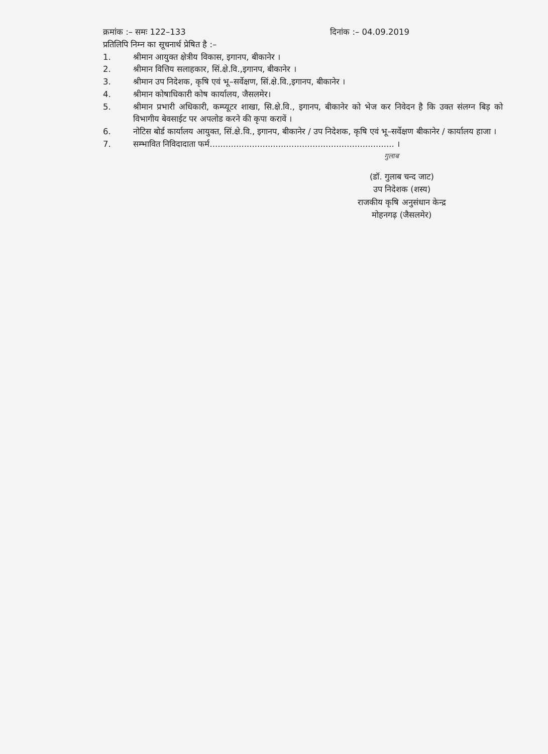क्रमांक :– समः 122–133 दिनांक :– 04.09.2019
प्रतिलिपि निम्न का सूचनार्थ प्रेषित है :–
1. श्रीमान आयुक्त क्षेत्रीय विकास, इगानप, बीकानेर ।
2. श्रीमान वित्तिय सलाहकार, सिं.क्षे.वि.,इगानप, बीकानेर ।
3. श्रीमान उप निदेशक, कृषि एवं भू–सर्वेक्षण, सिं.क्षे.वि.,इगानप, बीकानेर ।
4. श्रीमान कोषाधिकारी कोष कार्यालय, जैसलमेर।
5. श्रीमान प्रभारी अधिकारी, कम्प्यूटर शाखा, सि.क्षे.वि., इगानप, बीकानेर को भेज कर निवेदन है कि उक्त संलग्न बिड़ को विभागीय बेवसाईट पर अपलोड करने की कृपा करावें ।
6. नोटिस बोर्ड कार्यालय आयुक्त, सिं.क्षे.वि., इगानप, बीकानेर / उप निदेशक, कृषि एवं भू–सर्वेक्षण बीकानेर / कार्यालय हाजा ।
7. सम्भावित निविदादाता फर्म...................................................................... ।
गुलाब
(डॉ. गुलाब चन्द जाट)
उप निदेशक (शस्य)
राजकीय कृषि अनुसंधान केन्द्र
मोहनगढ़ (जैसलमेर)